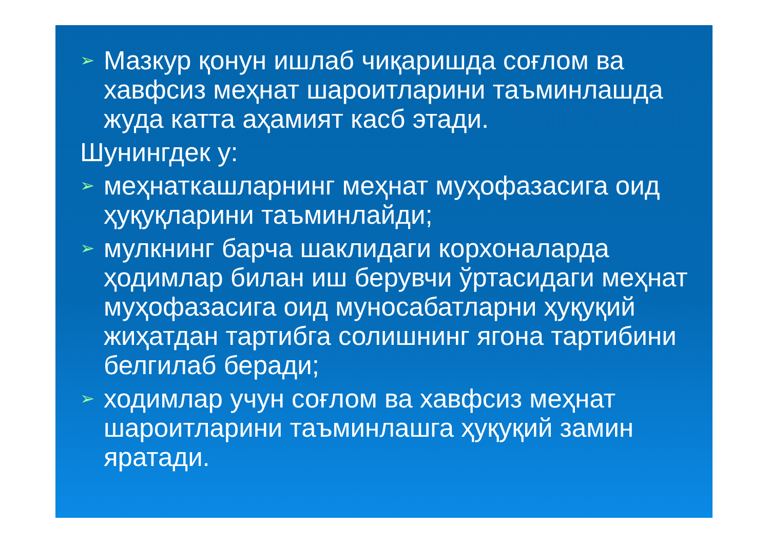➢
Мазкур қонун ишлаб чиқаришда соғлом ва хавфсиз меҳнат шароитларини таъминлашда жуда катта аҳамият касб этади.
Шунингдек у:
➢
меҳнаткашларнинг меҳнат муҳофазасига оид ҳуқуқларини таъминлайди;
➢
мулкнинг барча шаклидаги корхоналарда ҳодимлар билан иш берувчи ўртасидаги меҳнат муҳофазасига оид муносабатларни ҳуқуқий жиҳатдан тартибга солишнинг ягона тартибини белгилаб беради;
➢
ходимлар учун соғлом ва хавфсиз меҳнат шароитларини таъминлашга ҳуқуқий замин яратади.